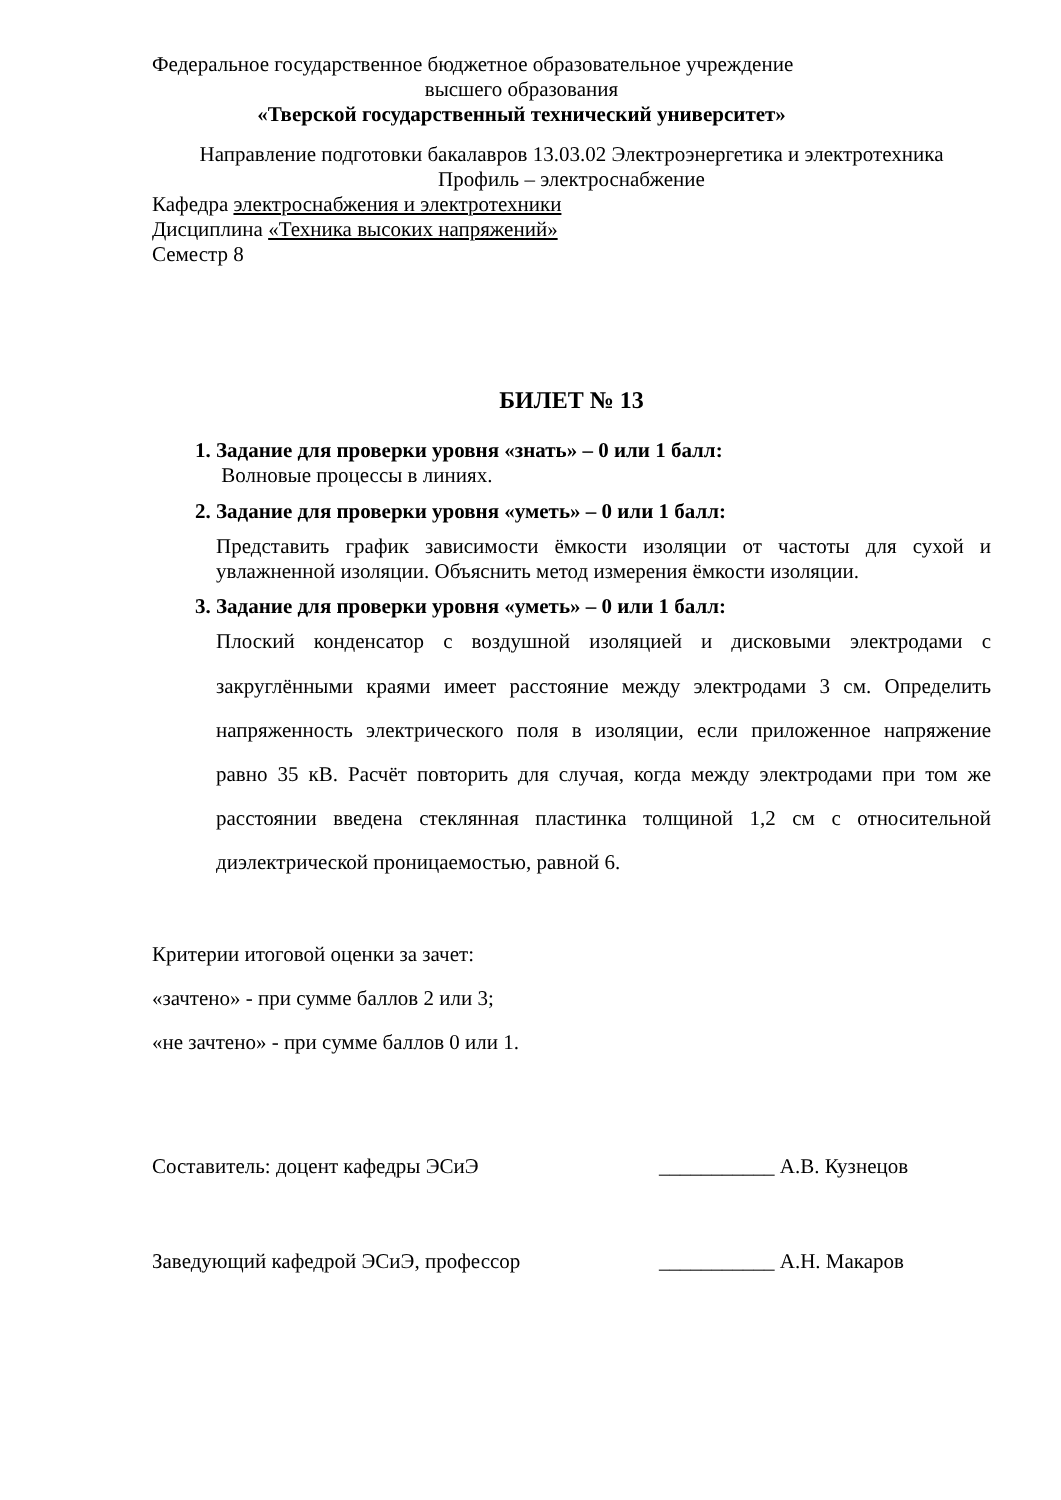Федеральное государственное бюджетное образовательное учреждение
высшего образования
«Тверской государственный технический университет»
Направление подготовки бакалавров 13.03.02 Электроэнергетика и электротехника
Профиль – электроснабжение
Кафедра электроснабжения и электротехники
Дисциплина «Техника высоких напряжений»
Семестр 8
БИЛЕТ № 13
1. Задание для проверки уровня «знать» – 0 или 1 балл:
Волновые процессы в линиях.
2. Задание для проверки уровня «уметь» – 0 или 1 балл:
Представить график зависимости ёмкости изоляции от частоты для сухой и увлажненной изоляции. Объяснить метод измерения ёмкости изоляции.
3. Задание для проверки уровня «уметь» – 0 или 1 балл:
Плоский конденсатор с воздушной изоляцией и дисковыми электродами с закруглёнными краями имеет расстояние между электродами 3 см. Определить напряженность электрического поля в изоляции, если приложенное напряжение равно 35 кВ. Расчёт повторить для случая, когда между электродами при том же расстоянии введена стеклянная пластинка толщиной 1,2 см с относительной диэлектрической проницаемостью, равной 6.
Критерии итоговой оценки за зачет:
«зачтено» - при сумме баллов 2 или 3;
«не зачтено» - при сумме баллов 0 или 1.
Составитель: доцент кафедры ЭСиЭ ___________ А.В. Кузнецов
Заведующий кафедрой ЭСиЭ, профессор ___________ А.Н. Макаров